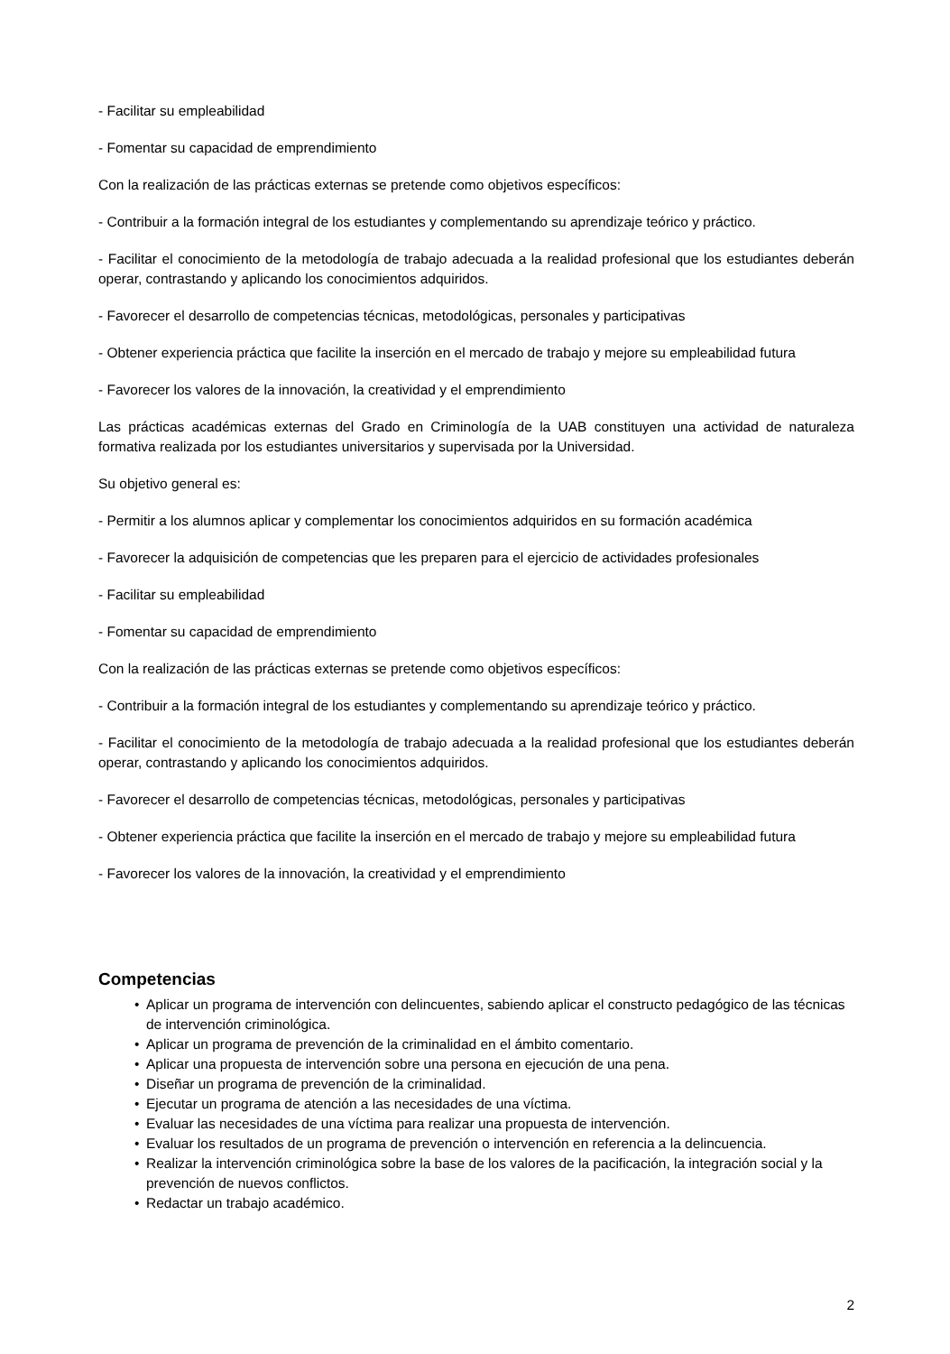- Facilitar su empleabilidad
- Fomentar su capacidad de emprendimiento
Con la realización de las prácticas externas se pretende como objetivos específicos:
- Contribuir a la formación integral de los estudiantes y complementando su aprendizaje teórico y práctico.
- Facilitar el conocimiento de la metodología de trabajo adecuada a la realidad profesional que los estudiantes deberán operar, contrastando y aplicando los conocimientos adquiridos.
- Favorecer el desarrollo de competencias técnicas, metodológicas, personales y participativas
- Obtener experiencia práctica que facilite la inserción en el mercado de trabajo y mejore su empleabilidad futura
- Favorecer los valores de la innovación, la creatividad y el emprendimiento
Las prácticas académicas externas del Grado en Criminología de la UAB constituyen una actividad de naturaleza formativa realizada por los estudiantes universitarios y supervisada por la Universidad.
Su objetivo general es:
- Permitir a los alumnos aplicar y complementar los conocimientos adquiridos en su formación académica
- Favorecer la adquisición de competencias que les preparen para el ejercicio de actividades profesionales
- Facilitar su empleabilidad
- Fomentar su capacidad de emprendimiento
Con la realización de las prácticas externas se pretende como objetivos específicos:
- Contribuir a la formación integral de los estudiantes y complementando su aprendizaje teórico y práctico.
- Facilitar el conocimiento de la metodología de trabajo adecuada a la realidad profesional que los estudiantes deberán operar, contrastando y aplicando los conocimientos adquiridos.
- Favorecer el desarrollo de competencias técnicas, metodológicas, personales y participativas
- Obtener experiencia práctica que facilite la inserción en el mercado de trabajo y mejore su empleabilidad futura
- Favorecer los valores de la innovación, la creatividad y el emprendimiento
Competencias
• Aplicar un programa de intervención con delincuentes, sabiendo aplicar el constructo pedagógico de las técnicas de intervención criminológica.
• Aplicar un programa de prevención de la criminalidad en el ámbito comentario.
• Aplicar una propuesta de intervención sobre una persona en ejecución de una pena.
• Diseñar un programa de prevención de la criminalidad.
• Ejecutar un programa de atención a las necesidades de una víctima.
• Evaluar las necesidades de una víctima para realizar una propuesta de intervención.
• Evaluar los resultados de un programa de prevención o intervención en referencia a la delincuencia.
• Realizar la intervención criminológica sobre la base de los valores de la pacificación, la integración social y la prevención de nuevos conflictos.
• Redactar un trabajo académico.
2